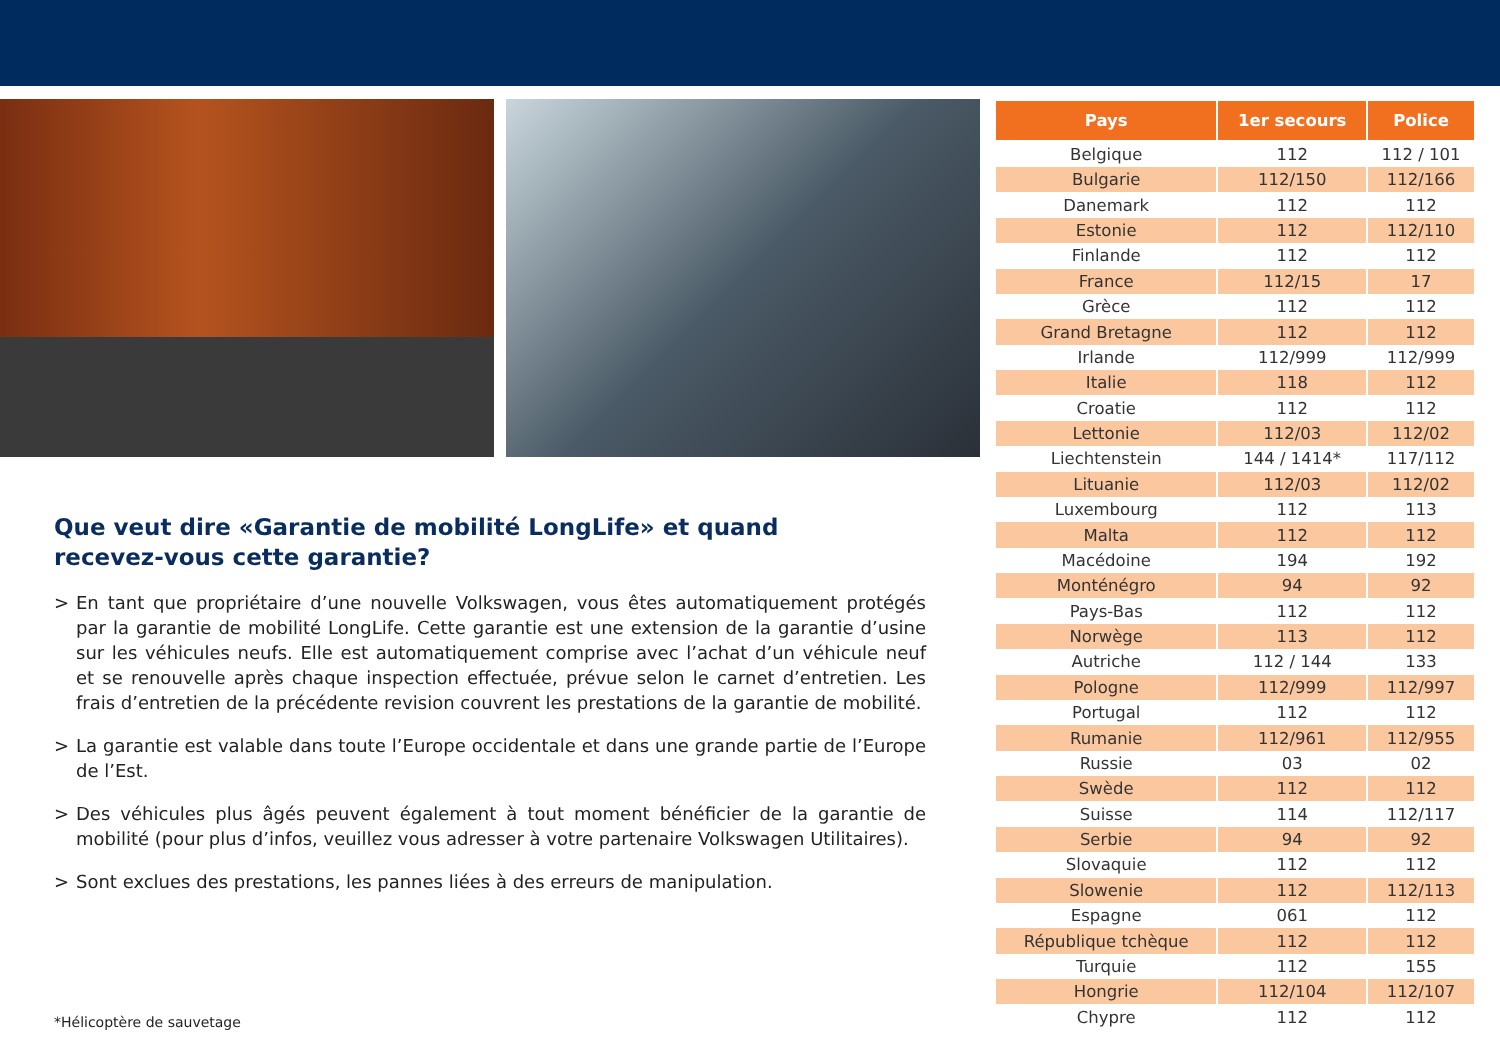Que veut dire «Garantie de mobilité LongLife» et quand recevez-vous cette garantie?
> En tant que propriétaire d’une nouvelle Volkswagen, vous êtes automatiquement protégés par la garantie de mobilité LongLife. Cette garantie est une extension de la garantie d’usine sur les véhicules neufs. Elle est automatiquement comprise avec l’achat d’un véhicule neuf et se renouvelle après chaque inspection effectuée, prévue selon le carnet d’entretien. Les frais d’entretien de la précédente revision couvrent les prestations de la garantie de mobilité.
> La garantie est valable dans toute l’Europe occidentale et dans une grande partie de l’Europe de l’Est.
> Des véhicules plus âgés peuvent également à tout moment bénéficier de la garantie de mobilité (pour plus d’infos, veuillez vous adresser à votre partenaire Volkswagen Utilitaires).
> Sont exclues des prestations, les pannes liées à des erreurs de manipulation.
*Hélicoptère de sauvetage
| Pays | 1er secours | Police |
| --- | --- | --- |
| Belgique | 112 | 112 / 101 |
| Bulgarie | 112/150 | 112/166 |
| Danemark | 112 | 112 |
| Estonie | 112 | 112/110 |
| Finlande | 112 | 112 |
| France | 112/15 | 17 |
| Grèce | 112 | 112 |
| Grand Bretagne | 112 | 112 |
| Irlande | 112/999 | 112/999 |
| Italie | 118 | 112 |
| Croatie | 112 | 112 |
| Lettonie | 112/03 | 112/02 |
| Liechtenstein | 144 / 1414* | 117/112 |
| Lituanie | 112/03 | 112/02 |
| Luxembourg | 112 | 113 |
| Malta | 112 | 112 |
| Macédoine | 194 | 192 |
| Monténégro | 94 | 92 |
| Pays-Bas | 112 | 112 |
| Norwège | 113 | 112 |
| Autriche | 112 / 144 | 133 |
| Pologne | 112/999 | 112/997 |
| Portugal | 112 | 112 |
| Rumanie | 112/961 | 112/955 |
| Russie | 03 | 02 |
| Swède | 112 | 112 |
| Suisse | 114 | 112/117 |
| Serbie | 94 | 92 |
| Slovaquie | 112 | 112 |
| Slowenie | 112 | 112/113 |
| Espagne | 061 | 112 |
| République tchèque | 112 | 112 |
| Turquie | 112 | 155 |
| Hongrie | 112/104 | 112/107 |
| Chypre | 112 | 112 |